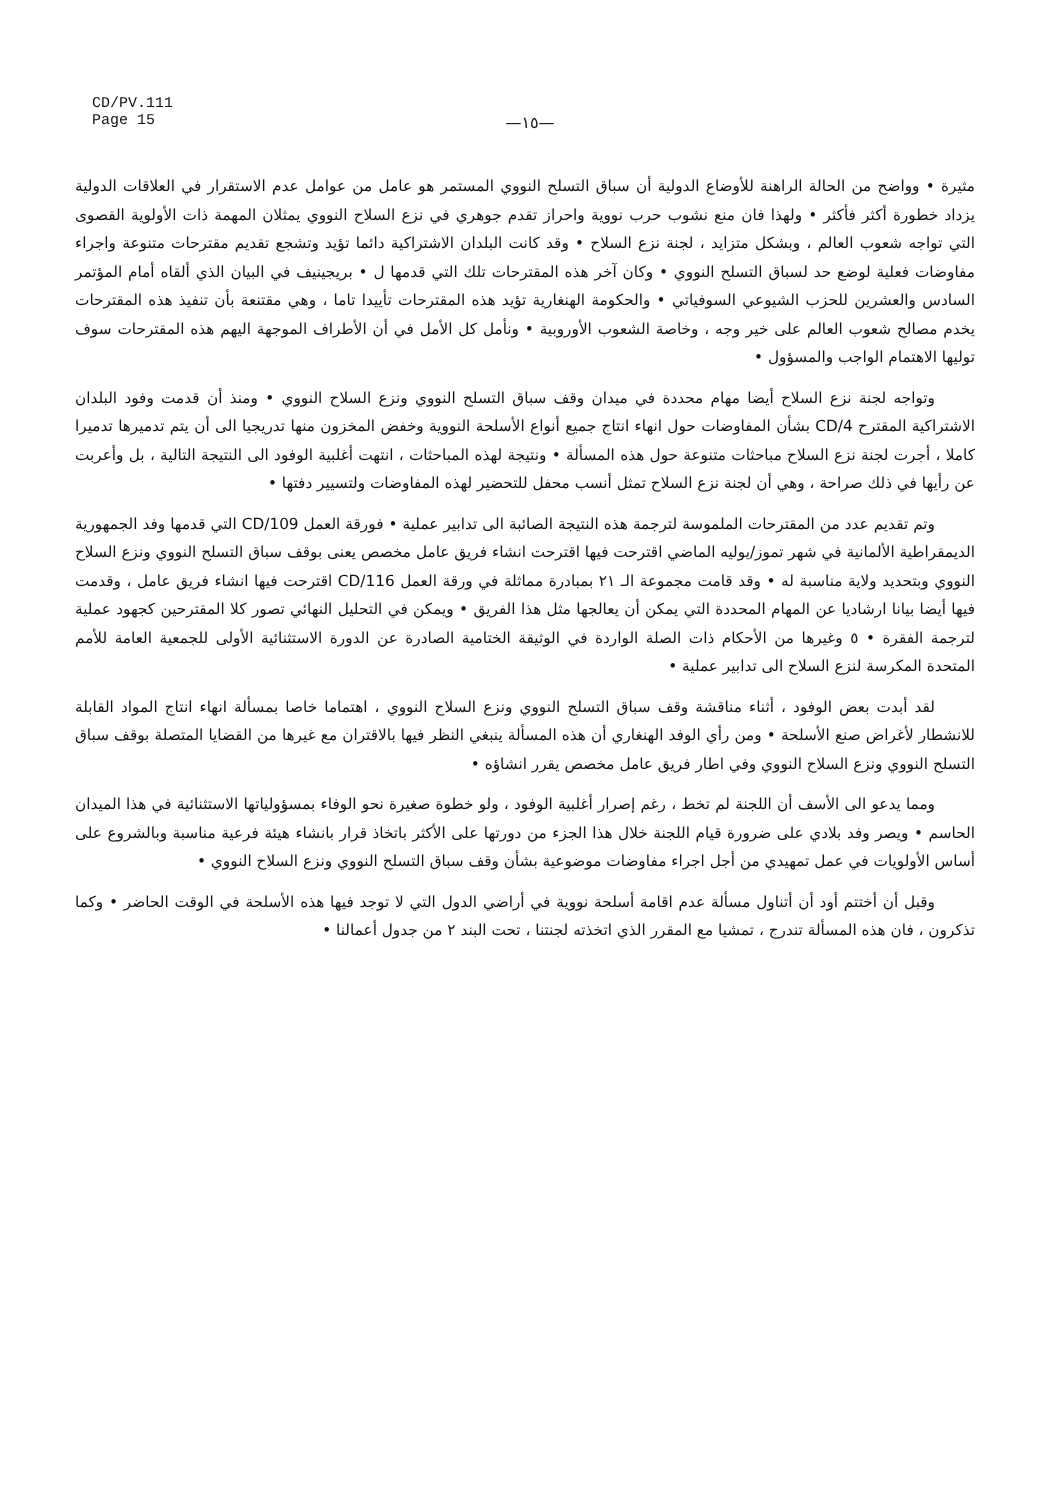CD/PV.111
Page 15
—١٥—
مثيرة • وواضح من الحالة الراهنة للأوضاع الدولية أن سباق التسلح النووي المستمر هو عامل من عوامل عدم الاستقرار في العلاقات الدولية يزداد خطورة أكثر فأكثر • ولهذا فان منع نشوب حرب نووية واحراز تقدم جوهري في نزع السلاح النووي يمثلان المهمة ذات الأولوية القصوى التي تواجه شعوب العالم ، وبشكل متزايد ، لجنة نزع السلاح • وقد كانت البلدان الاشتراكية دائما تؤيد وتشجع تقديم مقترحات متنوعة واجراء مفاوضات فعلية لوضع حد لسباق التسلح النووي • وكان آخر هذه المقترحات تلك التي قدمها ل • بريجينيف في البيان الذي ألقاه أمام المؤتمر السادس والعشرين للحزب الشيوعي السوفياتي • والحكومة الهنغارية تؤيد هذه المقترحات تأييدا تاما ، وهي مقتنعة بأن تنفيذ هذه المقترحات يخدم مصالح شعوب العالم على خير وجه ، وخاصة الشعوب الأوروبية • ونأمل كل الأمل في أن الأطراف الموجهة اليهم هذه المقترحات سوف توليها الاهتمام الواجب والمسؤول •
وتواجه لجنة نزع السلاح أيضا مهام محددة في ميدان وقف سباق التسلح النووي ونزع السلاح النووي • ومنذ أن قدمت وفود البلدان الاشتراكية المقترح CD/4 بشأن المفاوضات حول انهاء انتاج جميع أنواع الأسلحة النووية وخفض المخزون منها تدريجيا الى أن يتم تدميرها تدميرا كاملا ، أجرت لجنة نزع السلاح مباحثات متنوعة حول هذه المسألة • ونتيجة لهذه المباحثات ، انتهت أغلبية الوفود الى النتيجة التالية ، بل وأعربت عن رأيها في ذلك صراحة ، وهي أن لجنة نزع السلاح تمثل أنسب محفل للتحضير لهذه المفاوضات ولتسيير دفتها •
وتم تقديم عدد من المقترحات الملموسة لترجمة هذه النتيجة الصائبة الى تدابير عملية • فورقة العمل CD/109 التي قدمها وفد الجمهورية الديمقراطية الألمانية في شهر تموز/يوليه الماضي اقترحت فيها اقترحت انشاء فريق عامل مخصص يعنى بوقف سباق التسلح النووي ونزع السلاح النووي وبتحديد ولاية مناسبة له • وقد قامت مجموعة الـ ٢١ بمبادرة مماثلة في ورقة العمل CD/116 اقترحت فيها انشاء فريق عامل ، وقدمت فيها أيضا بيانا ارشاديا عن المهام المحددة التي يمكن أن يعالجها مثل هذا الفريق • ويمكن في التحليل النهائي تصور كلا المقترحين كجهود عملية لترجمة الفقرة • ٥ وغيرها من الأحكام ذات الصلة الواردة في الوثيقة الختامية الصادرة عن الدورة الاستثنائية الأولى للجمعية العامة للأمم المتحدة المكرسة لنزع السلاح الى تدابير عملية •
لقد أبدت بعض الوفود ، أثناء مناقشة وقف سباق التسلح النووي ونزع السلاح النووي ، اهتماما خاصا بمسألة انهاء انتاج المواد القابلة للانشطار لأغراض صنع الأسلحة • ومن رأي الوفد الهنغاري أن هذه المسألة ينبغي النظر فيها بالاقتران مع غيرها من القضايا المتصلة بوقف سباق التسلح النووي ونزع السلاح النووي وفي اطار فريق عامل مخصص يقرر انشاؤه •
ومما يدعو الى الأسف أن اللجنة لم تخط ، رغم إصرار أغلبية الوفود ، ولو خطوة صغيرة نحو الوفاء بمسؤولياتها الاستثنائية في هذا الميدان الحاسم • ويصر وفد بلادي على ضرورة قيام اللجنة خلال هذا الجزء من دورتها على الأكثر باتخاذ قرار بانشاء هيئة فرعية مناسبة وبالشروع على أساس الأولويات في عمل تمهيدي من أجل اجراء مفاوضات موضوعية بشأن وقف سباق التسلح النووي ونزع السلاح النووي •
وقبل أن أختتم أود أن أتناول مسألة عدم اقامة أسلحة نووية في أراضي الدول التي لا توجد فيها هذه الأسلحة في الوقت الحاضر • وكما تذكرون ، فان هذه المسألة تندرج ، تمشيا مع المقرر الذي اتخذته لجنتنا ، تحت البند ٢ من جدول أعمالنا •